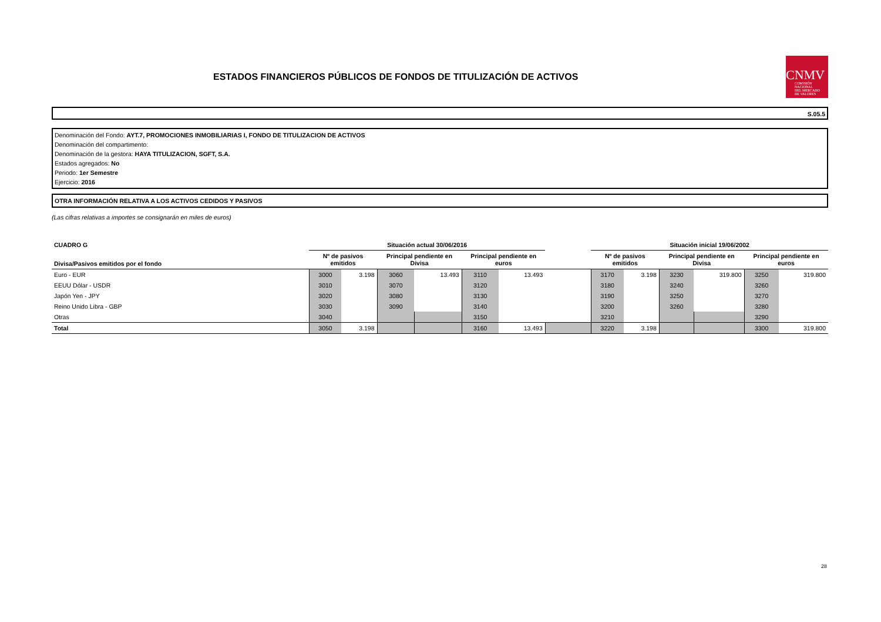ESTADOS FINANCIEROS PÚBLICOS DE FONDOS DE TITULIZACIÓN DE ACTIVOS
CNMV
COMISIÓN
NACIONAL
DEL MERCADO
DE VALORES
S.05.5
Denominación del Fondo: AYT.7, PROMOCIONES INMOBILIARIAS I, FONDO DE TITULIZACION DE ACTIVOS
Denominación del compartimento:
Denominación de la gestora: HAYA TITULIZACION, SGFT, S.A.
Estados agregados: No
Periodo: 1er Semestre
Ejercicio: 2016
OTRA INFORMACIÓN RELATIVA A LOS ACTIVOS CEDIDOS Y PASIVOS
(Las cifras relativas a importes se consignarán en miles de euros)
| CUADRO G | Situación actual 30/06/2016 | | | | | | | Situación inicial 19/06/2002 | | | | | |
| --- | --- | --- | --- | --- | --- | --- | --- | --- | --- | --- | --- | --- | --- |
| Divisa/Pasivos emitidos por el fondo | Nº de pasivos emitidos | | Principal pendiente en Divisa | | Principal pendiente en euros | | | Nº de pasivos emitidos | | Principal pendiente en Divisa | | Principal pendiente en euros | |
| Euro - EUR | 3000 | 3.198 | 3060 | 13.493 | 3110 | 13.493 | | 3170 | 3.198 | 3230 | 319.800 | 3250 | 319.800 |
| EEUU Dólar - USDR | 3010 | | 3070 | | 3120 | | | 3180 | | 3240 | | 3260 | |
| Japón Yen - JPY | 3020 | | 3080 | | 3130 | | | 3190 | | 3250 | | 3270 | |
| Reino Unido Libra - GBP | 3030 | | 3090 | | 3140 | | | 3200 | | 3260 | | 3280 | |
| Otras | 3040 | | | | 3150 | | | 3210 | | | | 3290 | |
| Total | 3050 | 3.198 | | | 3160 | 13.493 | | 3220 | 3.198 | | | 3300 | 319.800 |
28